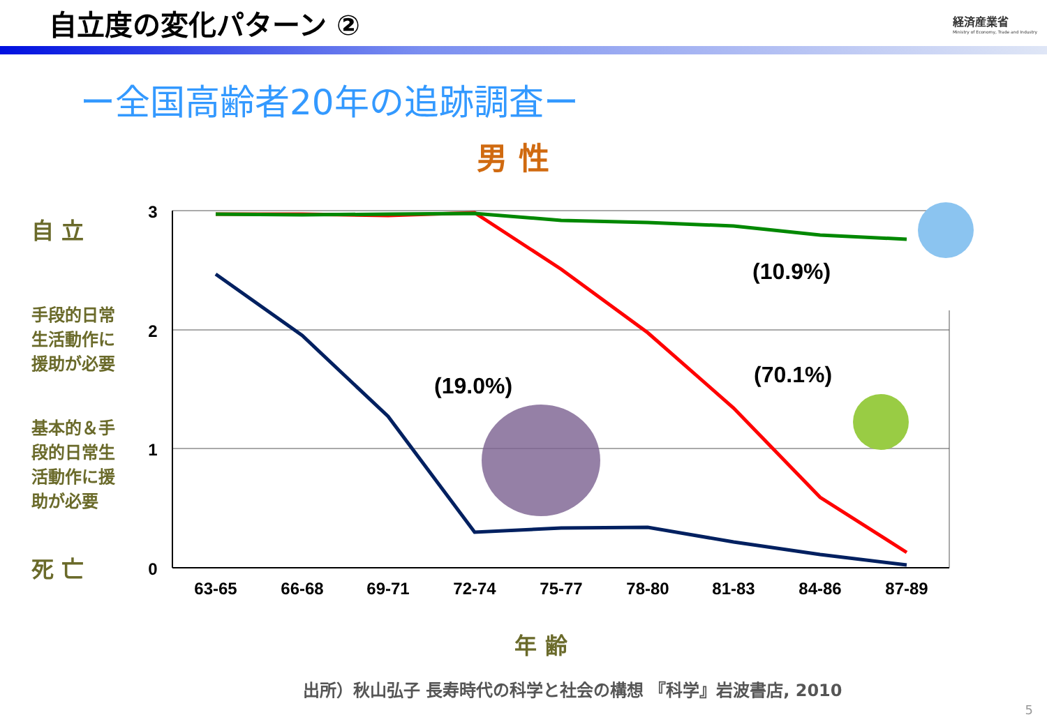自立度の変化パターン ②
経済産業省
Ministry of Economy, Trade and Industry
ー全国高齢者20年の追跡調査ー
男 性
自 立
手段的日常生活動作に援助が必要
基本的＆手段的日常生活動作に援助が必要
死 亡
3
2
1
0
63-65
66-68
69-71
72-74
75-77
78-80
81-83
84-86
87-89
(10.9%)
(70.1%)
(19.0%)
年 齢
出所）秋山弘子 長寿時代の科学と社会の構想 『科学』岩波書店, 2010
5